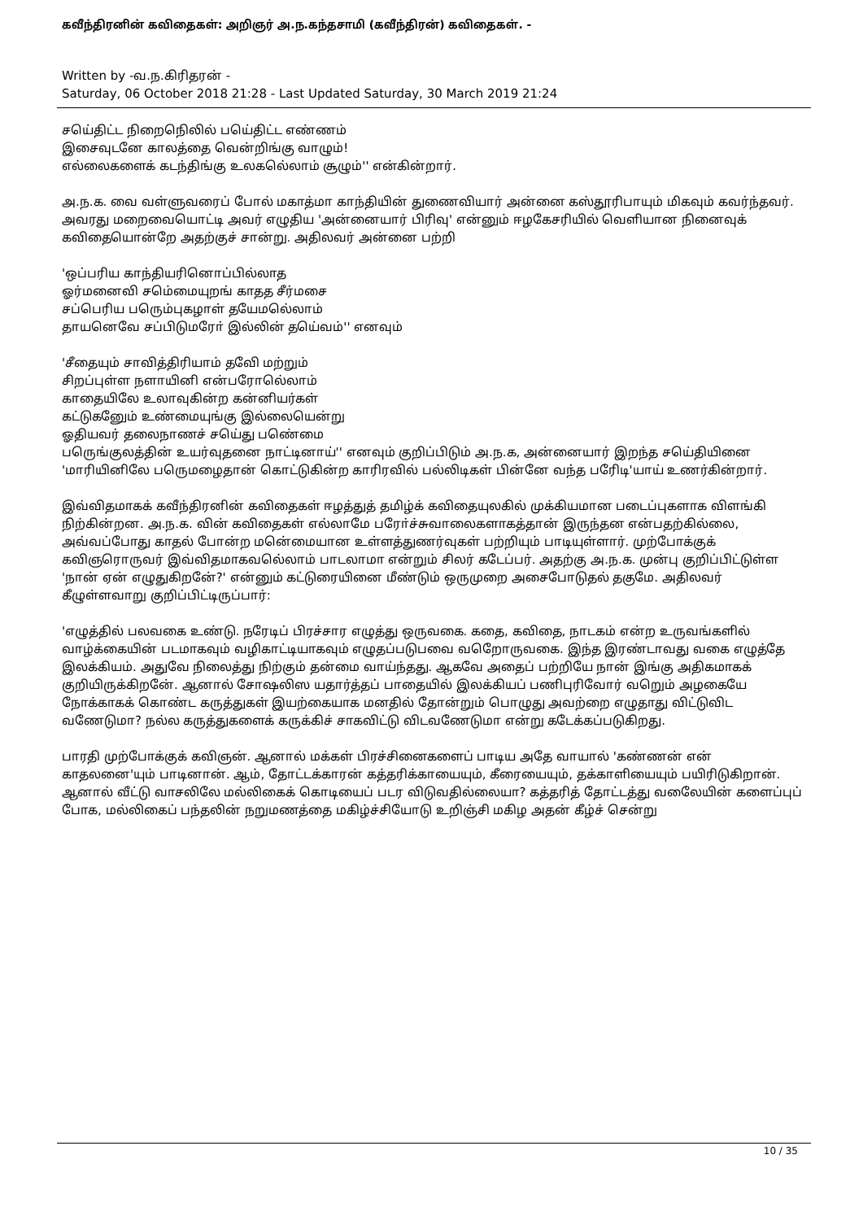கவீந்திரனின் கவிதைகள்: அறிஞர் அ.ந.கந்தசாமி (கவீந்திரன்) கவிதைகள். -
Written by -வ.ந.கிரிதரன் -
Saturday, 06 October 2018 21:28 - Last Updated Saturday, 30 March 2019 21:24
சயெ்திட்ட நிறைநெிலில் பயெ்திட்ட எண்ணம்
இசைவுடனே காலத்தை வென்றிங்கு வாழும்!
எல்லைகளைக் கடந்திங்கு உலகலெ்லாம் சூழும்'' என்கின்றார்.
அ.ந.க. வை வள்ளுவரைப் போல் மகாத்மா காந்தியின் துணைவியார் அன்னை கஸ்தூரிபாயும் மிகவும் கவர்ந்தவர். அவரது மறைவையொட்டி அவர் எழுதிய 'அன்னையார் பிரிவு' என்னும் ஈழகேசரியில் வெளியான நினைவுக் கவிதையொன்றே அதற்குச் சான்று. அதிலவர் அன்னை பற்றி
'ஒப்பரிய காந்தியரினொப்பில்லாத
ஓர்மனைவி சமெ்மையுறங் காதத சீர்மசை
சப்பெரிய பரெும்புகழாள் தயேமலெ்லாம்
தாயனெவே சப்பிடுமரோ் இல்லின் தயெ்வம்'' எனவும்
'சீதையும் சாவித்திரியாம் தவேி மற்றும்
சிறப்புள்ள நளாயினி என்பரோலெ்லாம்
காதையிலே உலாவுகின்ற கன்னியர்கள்
கட்டுகனேும் உண்மையுங்கு இல்லையென்று
ஓதியவர் தலைநாணச் சயெ்து பணெ்மை
பரெுங்குலத்தின் உயர்வுதனை நாட்டினாய்'' எனவும் குறிப்பிடும் அ.ந.க, அன்னையார் இறந்த சயெ்தியினை 'மாரியினிலே பரெுமழைதான் கொட்டுகின்ற காரிரவில் பல்லிடிகள் பின்னே வந்த பரேிடி'யாய் உணர்கின்றார்.
இவ்விதமாகக் கவீந்திரனின் கவிதைகள் ஈழத்துத் தமிழ்க் கவிதையுலகில் முக்கியமான படைப்புகளாக விளங்கி நிற்கின்றன. அ.ந.க. வின் கவிதைகள் எல்லாமே பரோ்ச்சுவாலைகளாகத்தான் இருந்தன என்பதற்கில்லை, அவ்வப்போது காதல் போன்ற மனெ்மையான உள்ளத்துணர்வுகள் பற்றியும் பாடியுள்ளார். முற்போக்குக் கவிஞரொருவர் இவ்விதமாகவலெ்லாம் பாடலாமா என்றும் சிலர் கடேப்பர். அதற்கு அ.ந.க. முன்பு குறிப்பிட்டுள்ள 'நான் ஏன் எழுதுகிறனே்?' என்னும் கட்டுரையினை மீண்டும் ஒருமுறை அசைபோடுதல் தகுமே. அதிலவர் கீழுள்ளவாறு குறிப்பிட்டிருப்பார்:
'எழுத்தில் பலவகை உண்டு. நரேடிப் பிரச்சார எழுத்து ஒருவகை. கதை, கவிதை, நாடகம் என்ற உருவங்களில் வாழ்க்கையின் படமாகவும் வழிகாட்டியாகவும் எழுதப்படுபவை வறேொருவகை. இந்த இரண்டாவது வகை எழுத்தே இலக்கியம். அதுவே நிலைத்து நிற்கும் தன்மை வாய்ந்தது. ஆகவே அதைப் பற்றியே நான் இங்கு அதிகமாகக் குறியிருக்கிறனே். ஆனால் சோஷலிஸ யதார்த்தப் பாதையில் இலக்கியப் பணிபுரிவோர் வறெும் அழகையே நோக்காகக் கொண்ட கருத்துகள் இயற்கையாக மனதில் தோன்றும் பொழுது அவற்றை எழுதாது விட்டுவிட வணேடுமா? நல்ல கருத்துகளைக் கருக்கிச் சாகவிட்டு விடவணேடுமா என்று கடேக்கப்படுகிறது.
பாரதி முற்போக்குக் கவிஞன். ஆனால் மக்கள் பிரச்சினைகளைப் பாடிய அதே வாயால் 'கண்ணன் என் காதலனை'யும் பாடினான். ஆம், தோட்டக்காரன் கத்தரிக்காயையும், கீரையையும், தக்காளியையும் பயிரிடுகிறான். ஆனால் வீட்டு வாசலிலே மல்லிகைக் கொடியைப் படர விடுவதில்லையா? கத்தரித் தோட்டத்து வலேையின் களைப்புப் போக, மல்லிகைப் பந்தலின் நறுமணத்தை மகிழ்ச்சியோடு உறிஞ்சி மகிழ அதன் கீழ்ச் சென்று
10 / 35